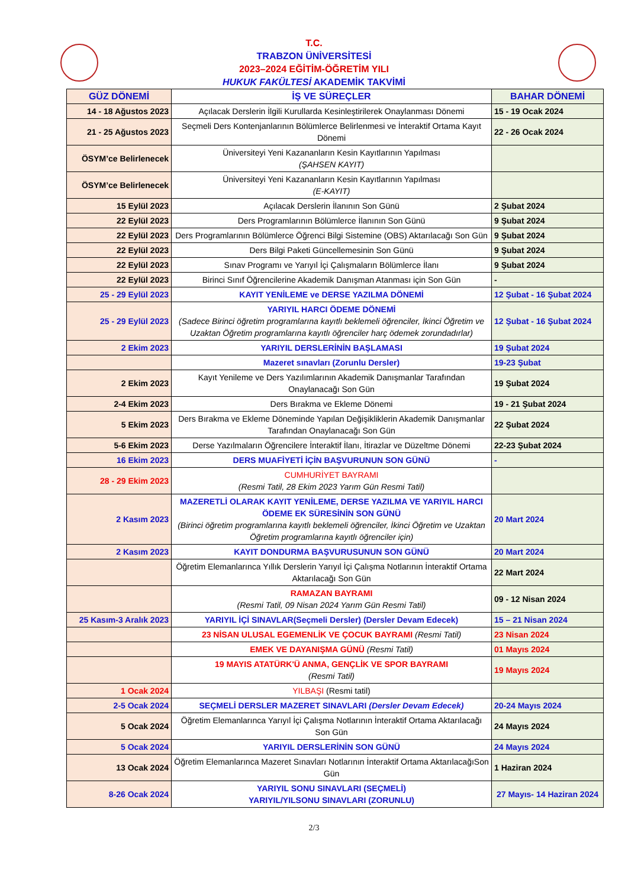T.C.
TRABZON ÜNİVERSİTESİ
2023–2024 EĞİTİM-ÖĞRETİM YILI
HUKUK FAKÜLTESİ AKADEMİK TAKVİMİ
| GÜZ DÖNEMİ | İŞ VE SÜREÇLER | BAHAR DÖNEMİ |
| --- | --- | --- |
| 14 - 18 Ağustos 2023 | Açılacak Derslerin İlgili Kurullarda Kesinleştirilerek Onaylanması Dönemi | 15 - 19 Ocak 2024 |
| 21 - 25 Ağustos 2023 | Seçmeli Ders Kontenjanlarının Bölümlerce Belirlenmesi ve İnteraktif Ortama Kayıt Dönemi | 22 - 26 Ocak 2024 |
| ÖSYM’ce Belirlenecek | Üniversiteyi Yeni Kazananların Kesin Kayıtlarının Yapılması (ŞAHSEN KAYIT) | |
| ÖSYM’ce Belirlenecek | Üniversiteyi Yeni Kazananların Kesin Kayıtlarının Yapılması (E-KAYIT) | |
| 15 Eylül 2023 | Açılacak Derslerin İlanının Son Günü | 2 Şubat 2024 |
| 22 Eylül 2023 | Ders Programlarının Bölümlerce İlanının Son Günü | 9 Şubat 2024 |
| 22 Eylül 2023 | Ders Programlarının Bölümlerce Öğrenci Bilgi Sistemine (OBS) Aktarılacağı Son Gün | 9 Şubat 2024 |
| 22 Eylül 2023 | Ders Bilgi Paketi Güncellemesinin Son Günü | 9 Şubat 2024 |
| 22 Eylül 2023 | Sınav Programı ve Yarıyıl İçi Çalışmaların Bölümlerce İlanı | 9 Şubat 2024 |
| 22 Eylül 2023 | Birinci Sınıf Öğrencilerine Akademik Danışman Atanması için Son Gün | - |
| 25 - 29 Eylül 2023 | KAYIT YENİLEME ve DERSE YAZILMA DÖNEMİ | 12 Şubat - 16 Şubat 2024 |
| 25 - 29 Eylül 2023 | YARIYIL HARCI ÖDEME DÖNEMİ (Sadece Birinci öğretim programlarına kayıtlı beklemeli öğrenciler, İkinci Öğretim ve Uzaktan Öğretim programlarına kayıtlı öğrenciler harç ödemek zorundadırlar) | 12 Şubat - 16 Şubat 2024 |
| 2 Ekim 2023 | YARIYIL DERSLERİNİN BAŞLAMASI | 19 Şubat 2024 |
| | Mazeret sınavları (Zorunlu Dersler) | 19-23 Şubat |
| 2 Ekim 2023 | Kayıt Yenileme ve Ders Yazılımlarının Akademik Danışmanlar Tarafından Onaylanacağı Son Gün | 19 Şubat 2024 |
| 2-4 Ekim 2023 | Ders Bırakma ve Ekleme Dönemi | 19 - 21 Şubat 2024 |
| 5 Ekim 2023 | Ders Bırakma ve Ekleme Döneminde Yapılan Değişikliklerin Akademik Danışmanlar Tarafından Onaylanacağı Son Gün | 22 Şubat 2024 |
| 5-6 Ekim 2023 | Derse Yazılmaların Öğrencilere İnteraktif İlanı, İtirazlar ve Düzeltme Dönemi | 22-23 Şubat 2024 |
| 16 Ekim 2023 | DERS MUAFİYETİ İÇİN BAŞVURUNUN SON GÜNÜ | - |
| 28 - 29 Ekim 2023 | CUMHURİYET BAYRAMI (Resmi Tatil, 28 Ekim 2023 Yarım Gün Resmi Tatil) | |
| 2 Kasım 2023 | MAZERETLİ OLARAK KAYIT YENİLEME, DERSE YAZILMA VE YARIYIL HARCI ÖDEME EK SÜRESİNİN SON GÜNÜ (Birinci öğretim programlarına kayıtlı beklemeli öğrenciler, İkinci Öğretim ve Uzaktan Öğretim programlarına kayıtlı öğrenciler için) | 20 Mart 2024 |
| 2 Kasım 2023 | KAYIT DONDURMA BAŞVURUSUNUN SON GÜNÜ | 20 Mart 2024 |
| | Öğretim Elemanlarınca Yıllık Derslerin Yarıyıl İçi Çalışma Notlarının İnteraktif Ortama Aktarılacağı Son Gün | 22 Mart 2024 |
| | RAMAZAN BAYRAMI (Resmi Tatil, 09 Nisan 2024 Yarım Gün Resmi Tatil) | 09 - 12 Nisan 2024 |
| 25 Kasım-3 Aralık 2023 | YARIYIL İÇİ SINAVLAR(Seçmeli Dersler) (Dersler Devam Edecek) | 15 – 21 Nisan 2024 |
| | 23 NİSAN ULUSAL EGEMENLİK VE ÇOCUK BAYRAMI (Resmi Tatil) | 23 Nisan 2024 |
| | EMEK VE DAYANIŞMA GÜNÜ (Resmi Tatil) | 01 Mayıs 2024 |
| | 19 MAYIS ATATÜRK'Ü ANMA, GENÇLİK VE SPOR BAYRAMI (Resmi Tatil) | 19 Mayıs 2024 |
| 1 Ocak 2024 | YILBAŞI (Resmi tatil) | |
| 2-5 Ocak 2024 | SEÇMELİ DERSLER MAZERET SINAVLARI (Dersler Devam Edecek) | 20-24 Mayıs 2024 |
| 5 Ocak 2024 | Öğretim Elemanlarınca Yarıyıl İçi Çalışma Notlarının İnteraktif Ortama Aktarılacağı Son Gün | 24 Mayıs 2024 |
| 5 Ocak 2024 | YARIYIL DERSLERİNİN SON GÜNÜ | 24 Mayıs 2024 |
| 13 Ocak 2024 | Öğretim Elemanlarınca Mazeret Sınavları Notlarının İnteraktif Ortama AktarılacağıSon Gün | 1 Haziran 2024 |
| 8-26 Ocak 2024 | YARIYIL SONU SINAVLARI (SEÇMELİ) YARIYIL/YILSONU SINAVLARI (ZORUNLU) | 27 Mayıs- 14 Haziran 2024 |
2/3